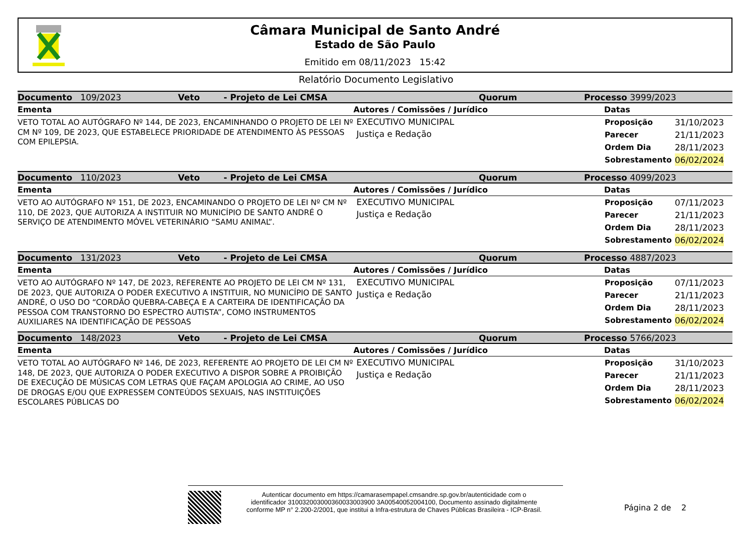Câmara Municipal de Santo André
Estado de São Paulo
Emitido em 08/11/2023 15:42
Relatório Documento Legislativo
Documento 109/2023 Veto - Projeto de Lei CMSA Quorum Processo 3999/2023
Ementa Autores / Comissões / Jurídico Datas
VETO TOTAL AO AUTÓGRAFO Nº 144, DE 2023, ENCAMINHANDO O PROJETO DE LEI Nº CM Nº 109, DE 2023, QUE ESTABELECE PRIORIDADE DE ATENDIMENTO ÀS PESSOAS COM EPILEPSIA.
EXECUTIVO MUNICIPAL
Justiça e Redação
| Proposição | 31/10/2023 |
| Parecer | 21/11/2023 |
| Ordem Dia | 28/11/2023 |
| Sobrestamento | 06/02/2024 |
Documento 110/2023 Veto - Projeto de Lei CMSA Quorum Processo 4099/2023
Ementa Autores / Comissões / Jurídico Datas
VETO AO AUTÓGRAFO Nº 151, DE 2023, ENCAMINANDO O PROJETO DE LEI Nº CM Nº 110, DE 2023, QUE AUTORIZA A INSTITUIR NO MUNICÍPIO DE SANTO ANDRÉ O SERVIÇO DE ATENDIMENTO MÓVEL VETERINÁRIO “SAMU ANIMAL”.
EXECUTIVO MUNICIPAL
Justiça e Redação
| Proposição | 07/11/2023 |
| Parecer | 21/11/2023 |
| Ordem Dia | 28/11/2023 |
| Sobrestamento | 06/02/2024 |
Documento 131/2023 Veto - Projeto de Lei CMSA Quorum Processo 4887/2023
Ementa Autores / Comissões / Jurídico Datas
VETO AO AUTÓGRAFO Nº 147, DE 2023, REFERENTE AO PROJETO DE LEI CM Nº 131, DE 2023, QUE AUTORIZA O PODER EXECUTIVO A INSTITUIR, NO MUNICÍPIO DE SANTO ANDRÉ, O USO DO “CORDÃO QUEBRA-CABEÇA E A CARTEIRA DE IDENTIFICAÇÃO DA PESSOA COM TRANSTORNO DO ESPECTRO AUTISTA”, COMO INSTRUMENTOS AUXILIARES NA IDENTIFICAÇÃO DE PESSOAS
EXECUTIVO MUNICIPAL
Justiça e Redação
| Proposição | 07/11/2023 |
| Parecer | 21/11/2023 |
| Ordem Dia | 28/11/2023 |
| Sobrestamento | 06/02/2024 |
Documento 148/2023 Veto - Projeto de Lei CMSA Quorum Processo 5766/2023
Ementa Autores / Comissões / Jurídico Datas
VETO TOTAL AO AUTÓGRAFO Nº 146, DE 2023, REFERENTE AO PROJETO DE LEI CM Nº 148, DE 2023, QUE AUTORIZA O PODER EXECUTIVO A DISPOR SOBRE A PROIBIÇÃO DE EXECUÇÃO DE MÚSICAS COM LETRAS QUE FAÇAM APOLOGIA AO CRIME, AO USO DE DROGAS E/OU QUE EXPRESSEM CONTEÚDOS SEXUAIS, NAS INSTITUIÇÕES ESCOLARES PÚBLICAS DO
EXECUTIVO MUNICIPAL
Justiça e Redação
| Proposição | 31/10/2023 |
| Parecer | 21/11/2023 |
| Ordem Dia | 28/11/2023 |
| Sobrestamento | 06/02/2024 |
Autenticar documento em https://camarasempapel.cmsandre.sp.gov.br/autenticidade com o identificador 310032003000360033003900 3A00540052004100, Documento assinado digitalmente conforme MP n° 2.200-2/2001, que institui a Infra-estrutura de Chaves Públicas Brasileira - ICP-Brasil.
Página 2 de 2